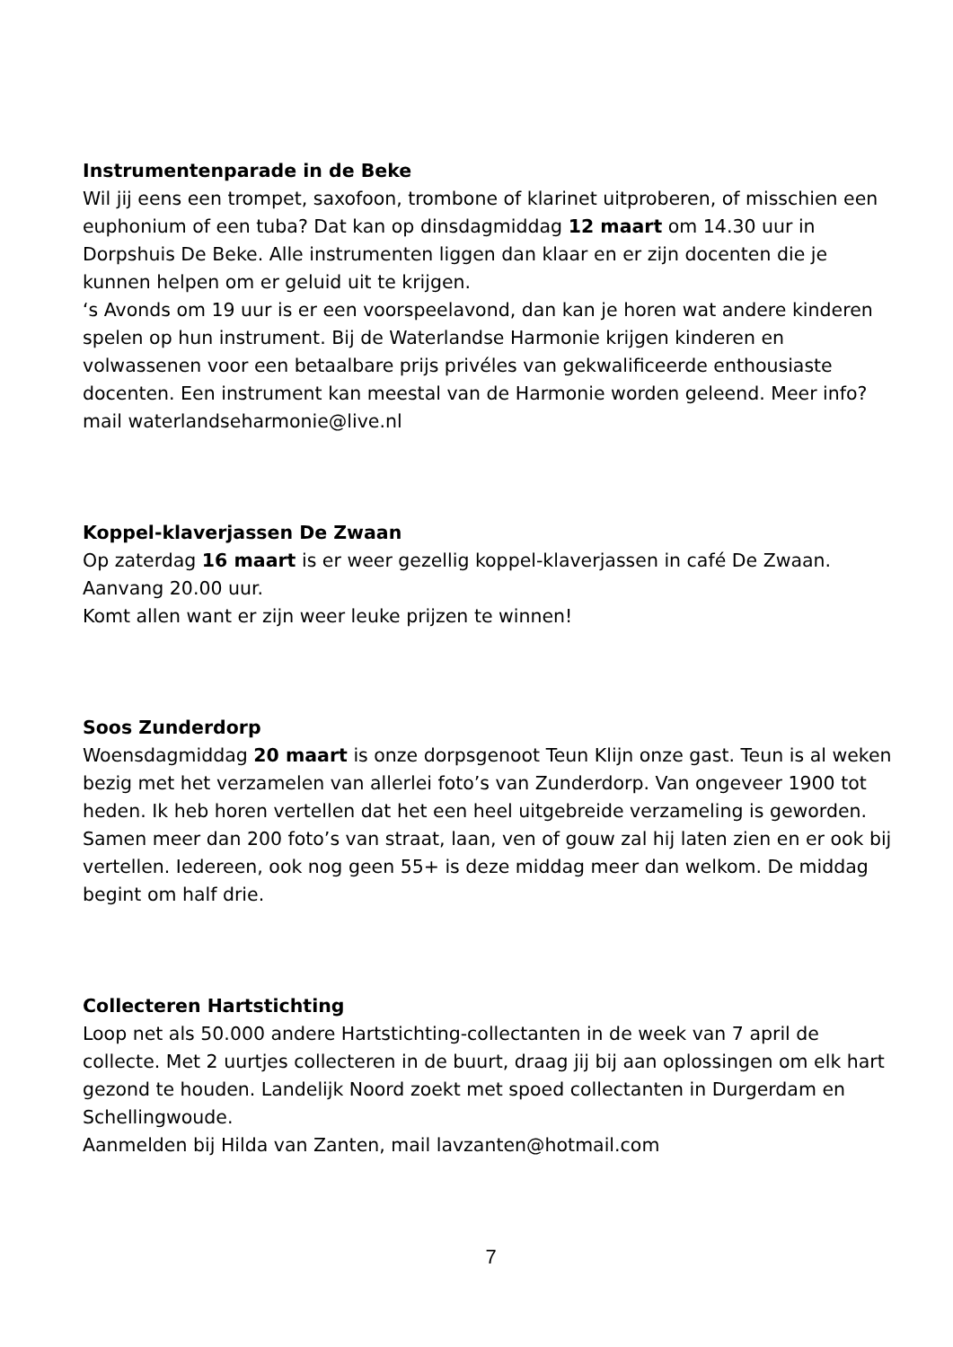Instrumentenparade in de Beke
Wil jij eens een trompet, saxofoon, trombone of klarinet uitproberen, of misschien een euphonium of een tuba? Dat kan op dinsdagmiddag 12 maart om 14.30 uur in Dorpshuis De Beke. Alle instrumenten liggen dan klaar en er zijn docenten die je kunnen helpen om er geluid uit te krijgen.
‘s Avonds om 19 uur is er een voorspeelavond, dan kan je horen wat andere kinderen spelen op hun instrument. Bij de Waterlandse Harmonie krijgen kinderen en volwassenen voor een betaalbare prijs privéles van gekwalificeerde enthousiaste docenten. Een instrument kan meestal van de Harmonie worden geleend. Meer info? mail waterlandseharmonie@live.nl
Koppel-klaverjassen De Zwaan
Op zaterdag 16 maart is er weer gezellig koppel-klaverjassen in café De Zwaan. Aanvang 20.00 uur.
Komt allen want er zijn weer leuke prijzen te winnen!
Soos Zunderdorp
Woensdagmiddag 20 maart is onze dorpsgenoot Teun Klijn onze gast. Teun is al weken bezig met het verzamelen van allerlei foto’s van Zunderdorp. Van ongeveer 1900 tot heden. Ik heb horen vertellen dat het een heel uitgebreide verzameling is geworden. Samen meer dan 200 foto’s van straat, laan, ven of gouw zal hij laten zien en er ook bij vertellen. Iedereen, ook nog geen 55+ is deze middag meer dan welkom. De middag begint om half drie.
Collecteren Hartstichting
Loop net als 50.000 andere Hartstichting-collectanten in de week van 7 april de collecte. Met 2 uurtjes collecteren in de buurt, draag jij bij aan oplossingen om elk hart gezond te houden. Landelijk Noord zoekt met spoed collectanten in Durgerdam en Schellingwoude.
Aanmelden bij Hilda van Zanten, mail lavzanten@hotmail.com
7